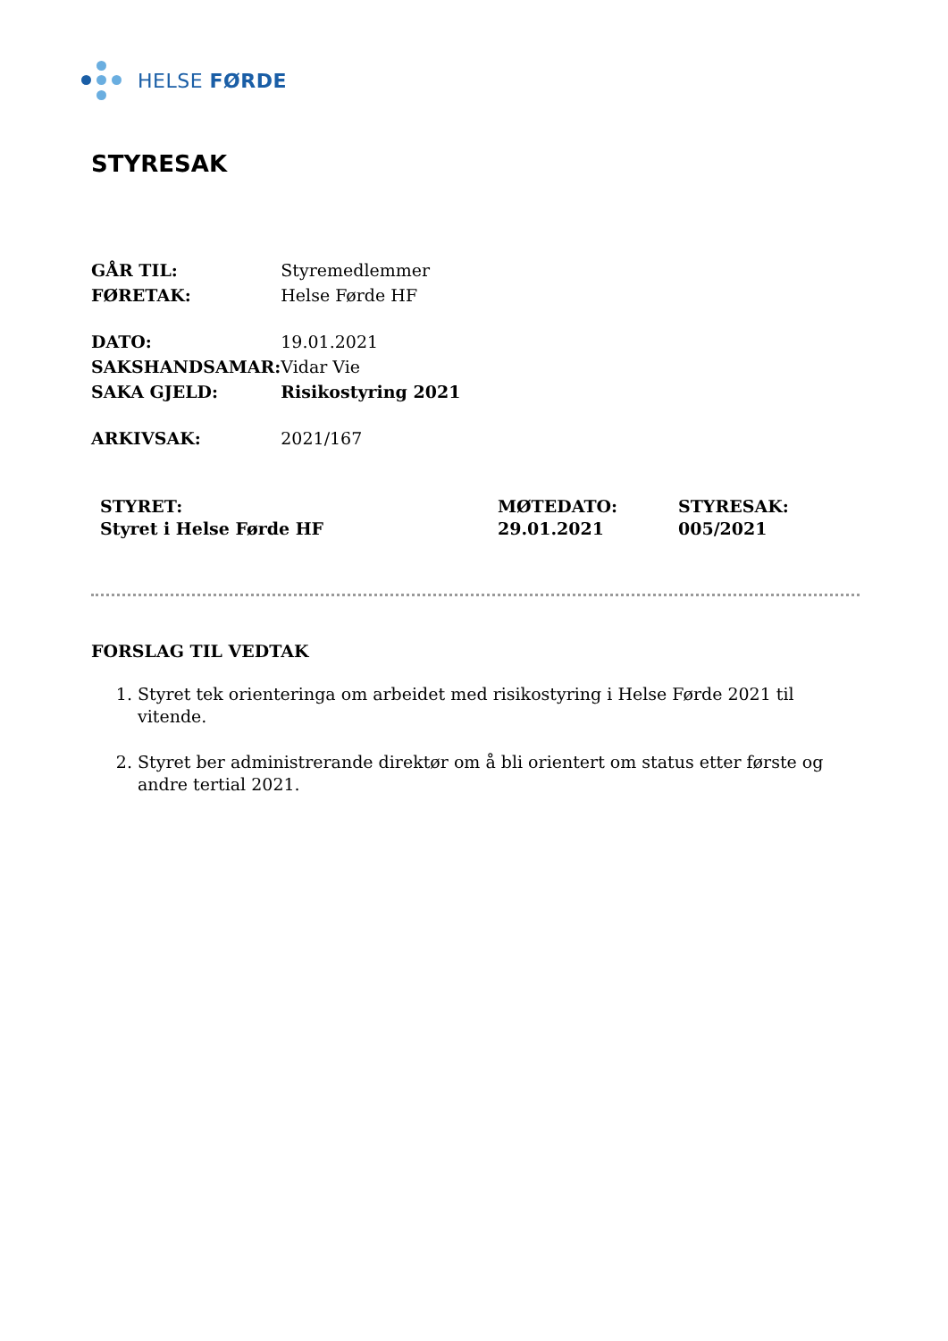HELSE FØRDE
STYRESAK
| GÅR TIL: | Styremedlemmer |
| FØRETAK: | Helse Førde HF |
| DATO: | 19.01.2021 |
| SAKSHANDSAMAR: | Vidar Vie |
| SAKA GJELD: | Risikostyring 2021 |
| ARKIVSAK: | 2021/167 |
| STYRET: Styret i Helse Førde HF | MØTEDATO: 29.01.2021 | STYRESAK: 005/2021 |
FORSLAG TIL VEDTAK
1. Styret tek orienteringa om arbeidet med risikostyring i Helse Førde 2021 til vitende.
2. Styret ber administrerande direktør om å bli orientert om status etter første og andre tertial 2021.